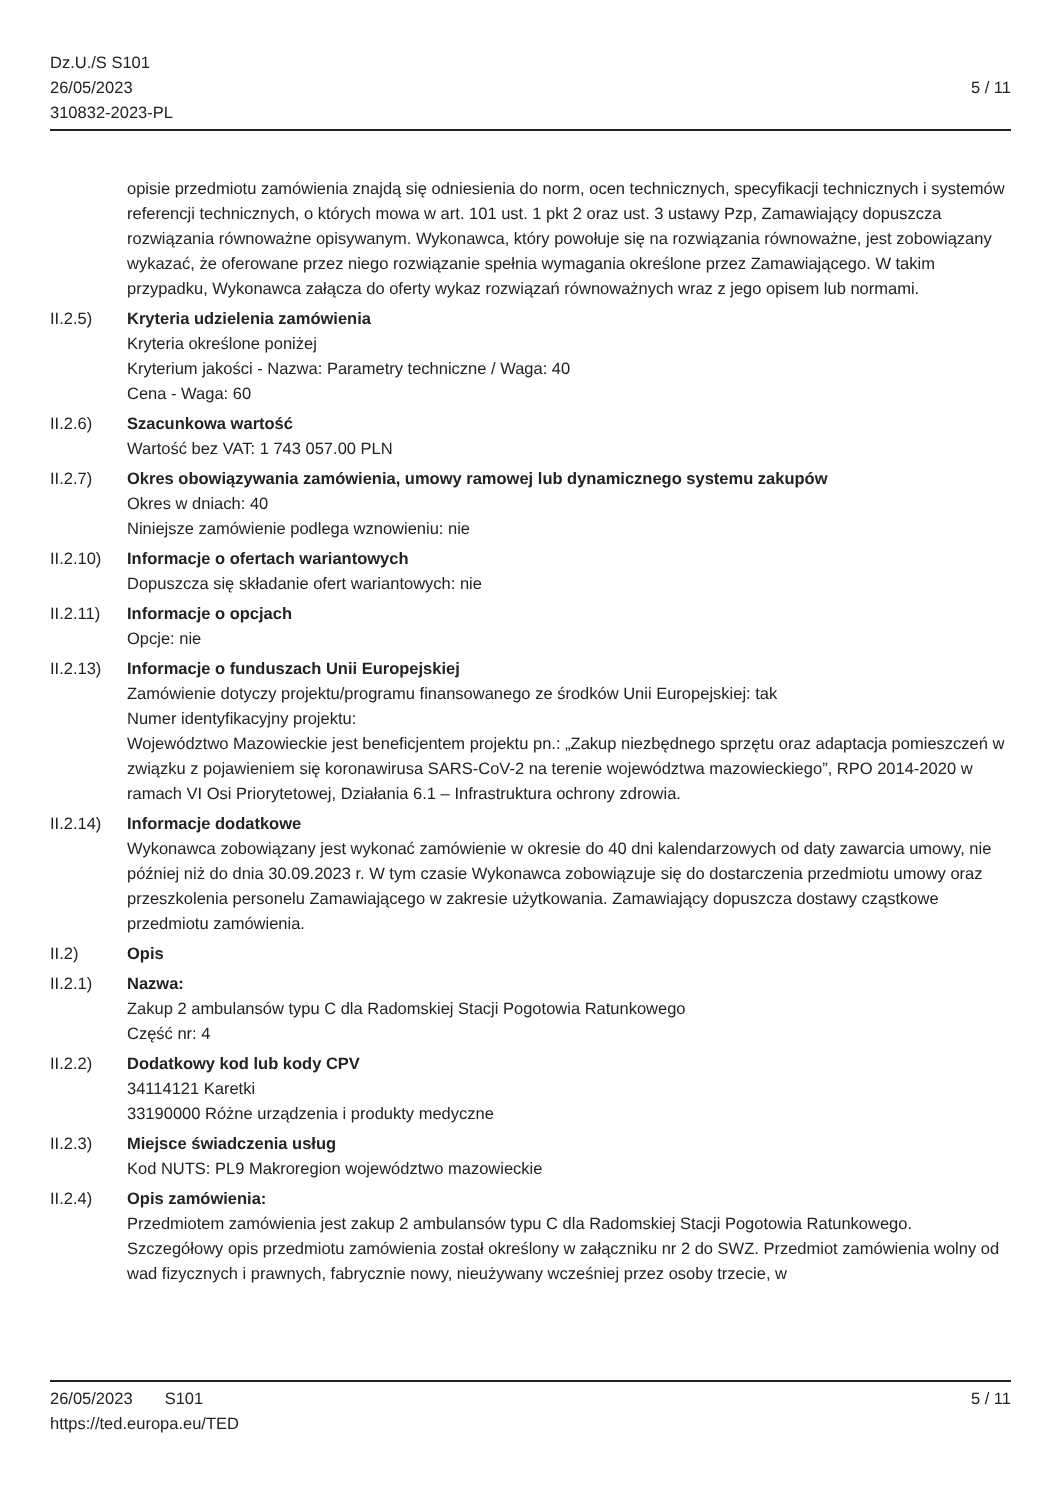Dz.U./S S101
26/05/2023
310832-2023-PL
5 / 11
opisie przedmiotu zamówienia znajdą się odniesienia do norm, ocen technicznych, specyfikacji technicznych i systemów referencji technicznych, o których mowa w art. 101 ust. 1 pkt 2 oraz ust. 3 ustawy Pzp, Zamawiający dopuszcza rozwiązania równoważne opisywanym. Wykonawca, który powołuje się na rozwiązania równoważne, jest zobowiązany wykazać, że oferowane przez niego rozwiązanie spełnia wymagania określone przez Zamawiającego. W takim przypadku, Wykonawca załącza do oferty wykaz rozwiązań równoważnych wraz z jego opisem lub normami.
II.2.5) Kryteria udzielenia zamówienia
Kryteria określone poniżej
Kryterium jakości - Nazwa: Parametry techniczne / Waga: 40
Cena - Waga: 60
II.2.6) Szacunkowa wartość
Wartość bez VAT: 1 743 057.00 PLN
II.2.7) Okres obowiązywania zamówienia, umowy ramowej lub dynamicznego systemu zakupów
Okres w dniach: 40
Niniejsze zamówienie podlega wznowieniu: nie
II.2.10)
Informacje o ofertach wariantowych
Dopuszcza się składanie ofert wariantowych: nie
II.2.11)
Informacje o opcjach
Opcje: nie
II.2.13)
Informacje o funduszach Unii Europejskiej
Zamówienie dotyczy projektu/programu finansowanego ze środków Unii Europejskiej: tak
Numer identyfikacyjny projektu:
Województwo Mazowieckie jest beneficjentem projektu pn.: „Zakup niezbędnego sprzętu oraz adaptacja pomieszczeń w związku z pojawieniem się koronawirusa SARS-CoV-2 na terenie województwa mazowieckiego”, RPO 2014-2020 w ramach VI Osi Priorytetowej, Działania 6.1 – Infrastruktura ochrony zdrowia.
II.2.14)
Informacje dodatkowe
Wykonawca zobowiązany jest wykonać zamówienie w okresie do 40 dni kalendarzowych od daty zawarcia umowy, nie później niż do dnia 30.09.2023 r. W tym czasie Wykonawca zobowiązuje się do dostarczenia przedmiotu umowy oraz przeszkolenia personelu Zamawiającego w zakresie użytkowania. Zamawiający dopuszcza dostawy cząstkowe przedmiotu zamówienia.
II.2) Opis
II.2.1) Nazwa:
Zakup 2 ambulansów typu C dla Radomskiej Stacji Pogotowia Ratunkowego
Część nr: 4
II.2.2) Dodatkowy kod lub kody CPV
34114121 Karetki
33190000 Różne urządzenia i produkty medyczne
II.2.3) Miejsce świadczenia usług
Kod NUTS: PL9 Makroregion województwo mazowieckie
II.2.4) Opis zamówienia:
Przedmiotem zamówienia jest zakup 2 ambulansów typu C dla Radomskiej Stacji Pogotowia Ratunkowego. Szczegółowy opis przedmiotu zamówienia został określony w załączniku nr 2 do SWZ. Przedmiot zamówienia wolny od wad fizycznych i prawnych, fabrycznie nowy, nieużywany wcześniej przez osoby trzecie, w
26/05/2023 S101 5 / 11
https://ted.europa.eu/TED